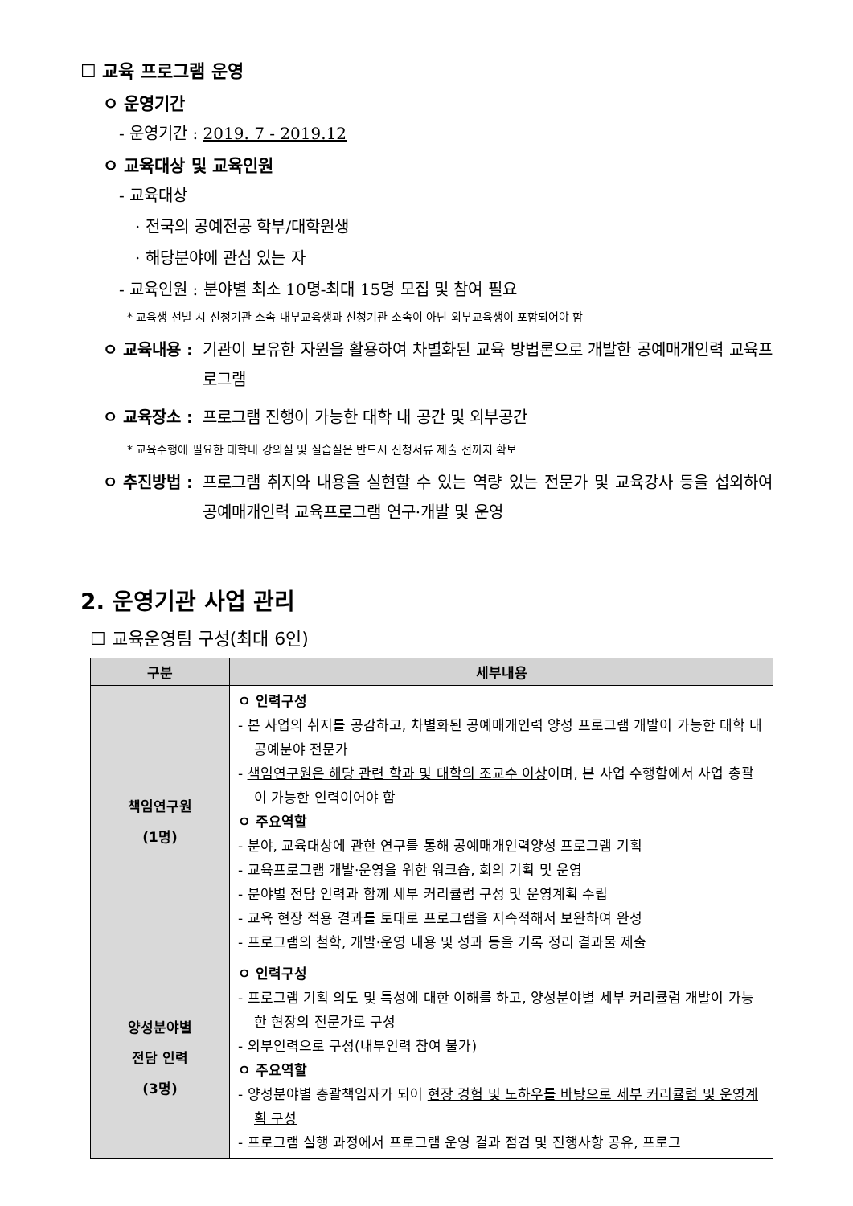☐ 교육 프로그램 운영
ㅇ 운영기간
- 운영기간 : 2019. 7 - 2019.12
ㅇ 교육대상 및 교육인원
- 교육대상
· 전국의 공예전공 학부/대학원생
· 해당분야에 관심 있는 자
- 교육인원 : 분야별 최소 10명-최대 15명 모집 및 참여 필요
* 교육생 선발 시 신청기관 소속 내부교육생과 신청기관 소속이 아닌 외부교육생이 포함되어야 함
ㅇ 교육내용 : 기관이 보유한 자원을 활용하여 차별화된 교육 방법론으로 개발한 공예매개인력 교육프로그램
ㅇ 교육장소 : 프로그램 진행이 가능한 대학 내 공간 및 외부공간
* 교육수행에 필요한 대학내 강의실 및 실습실은 반드시 신청서류 제출 전까지 확보
ㅇ 추진방법 : 프로그램 취지와 내용을 실현할 수 있는 역량 있는 전문가 및 교육강사 등을 섭외하여 공예매개인력 교육프로그램 연구·개발 및 운영
2. 운영기관 사업 관리
☐ 교육운영팀 구성(최대 6인)
| 구분 | 세부내용 |
| --- | --- |
| 책임연구원 (1명) | ㅇ 인력구성 - 본 사업의 취지를 공감하고, 차별화된 공예매개인력 양성 프로그램 개발이 가능한 대학 내 공예분야 전문가 - 책임연구원은 해당 관련 학과 및 대학의 조교수 이상 이며, 본 사업 수행함에서 사업 총괄이 가능한 인력이어야 함 ㅇ 주요역할 - 분야, 교육대상에 관한 연구를 통해 공예매개인력양성 프로그램 기획 - 교육프로그램 개발·운영을 위한 워크숍, 회의 기획 및 운영 - 분야별 전담 인력과 함께 세부 커리큘럼 구성 및 운영계획 수립 - 교육 현장 적용 결과를 토대로 프로그램을 지속적해서 보완하여 완성 - 프로그램의 철학, 개발·운영 내용 및 성과 등을 기록 정리 결과물 제출 |
| 양성분야별 전담 인력 (3명) | ㅇ 인력구성 - 프로그램 기획 의도 및 특성에 대한 이해를 하고, 양성분야별 세부 커리큘럼 개발이 가능한 현장의 전문가로 구성 - 외부인력으로 구성(내부인력 참여 불가) ㅇ 주요역할 - 양성분야별 총괄책임자가 되어 현장 경험 및 노하우를 바탕으로 세부 커리큘럼 및 운영계획 구성 - 프로그램 실행 과정에서 프로그램 운영 결과 점검 및 진행사항 공유, 프로그 |